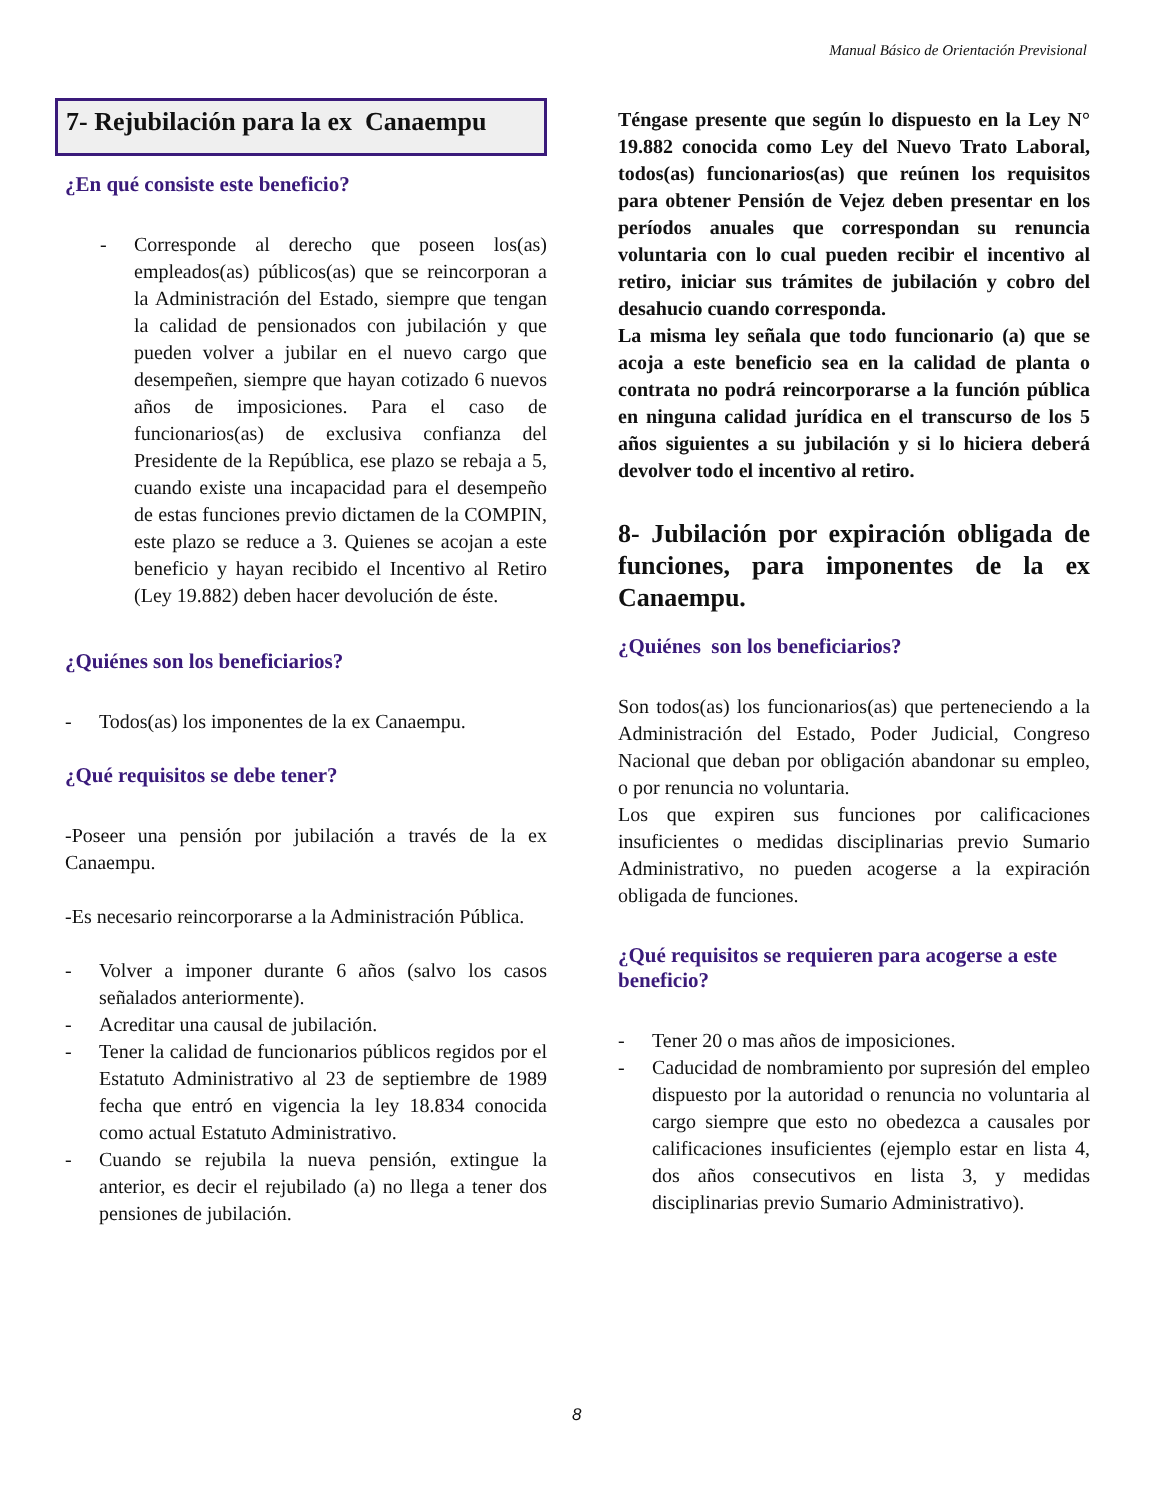Manual Básico de Orientación Previsional
7- Rejubilación para la ex Canaempu
¿En qué consiste este beneficio?
- Corresponde al derecho que poseen los(as) empleados(as) públicos(as) que se reincorporan a la Administración del Estado, siempre que tengan la calidad de pensionados con jubilación y que pueden volver a jubilar en el nuevo cargo que desempeñen, siempre que hayan cotizado 6 nuevos años de imposiciones. Para el caso de funcionarios(as) de exclusiva confianza del Presidente de la República, ese plazo se rebaja a 5, cuando existe una incapacidad para el desempeño de estas funciones previo dictamen de la COMPIN, este plazo se reduce a 3. Quienes se acojan a este beneficio y hayan recibido el Incentivo al Retiro (Ley 19.882) deben hacer devolución de éste.
¿Quiénes son los beneficiarios?
- Todos(as) los imponentes de la ex Canaempu.
¿Qué requisitos se debe tener?
-Poseer una pensión por jubilación a través de la ex Canaempu.
-Es necesario reincorporarse a la Administración Pública.
- Volver a imponer durante 6 años (salvo los casos señalados anteriormente).
- Acreditar una causal de jubilación.
- Tener la calidad de funcionarios públicos regidos por el Estatuto Administrativo al 23 de septiembre de 1989 fecha que entró en vigencia la ley 18.834 conocida como actual Estatuto Administrativo.
- Cuando se rejubila la nueva pensión, extingue la anterior, es decir el rejubilado (a) no llega a tener dos pensiones de jubilación.
Téngase presente que según lo dispuesto en la Ley N° 19.882 conocida como Ley del Nuevo Trato Laboral, todos(as) funcionarios(as) que reúnen los requisitos para obtener Pensión de Vejez deben presentar en los períodos anuales que correspondan su renuncia voluntaria con lo cual pueden recibir el incentivo al retiro, iniciar sus trámites de jubilación y cobro del desahucio cuando corresponda.
La misma ley señala que todo funcionario (a) que se acoja a este beneficio sea en la calidad de planta o contrata no podrá reincorporarse a la función pública en ninguna calidad jurídica en el transcurso de los 5 años siguientes a su jubilación y si lo hiciera deberá devolver todo el incentivo al retiro.
8- Jubilación por expiración obligada de funciones, para imponentes de la ex Canaempu.
¿Quiénes son los beneficiarios?
Son todos(as) los funcionarios(as) que perteneciendo a la Administración del Estado, Poder Judicial, Congreso Nacional que deban por obligación abandonar su empleo, o por renuncia no voluntaria.
Los que expiren sus funciones por calificaciones insuficientes o medidas disciplinarias previo Sumario Administrativo, no pueden acogerse a la expiración obligada de funciones.
¿Qué requisitos se requieren para acogerse a este beneficio?
- Tener 20 o mas años de imposiciones.
- Caducidad de nombramiento por supresión del empleo dispuesto por la autoridad o renuncia no voluntaria al cargo siempre que esto no obedezca a causales por calificaciones insuficientes (ejemplo estar en lista 4, dos años consecutivos en lista 3, y medidas disciplinarias previo Sumario Administrativo).
8